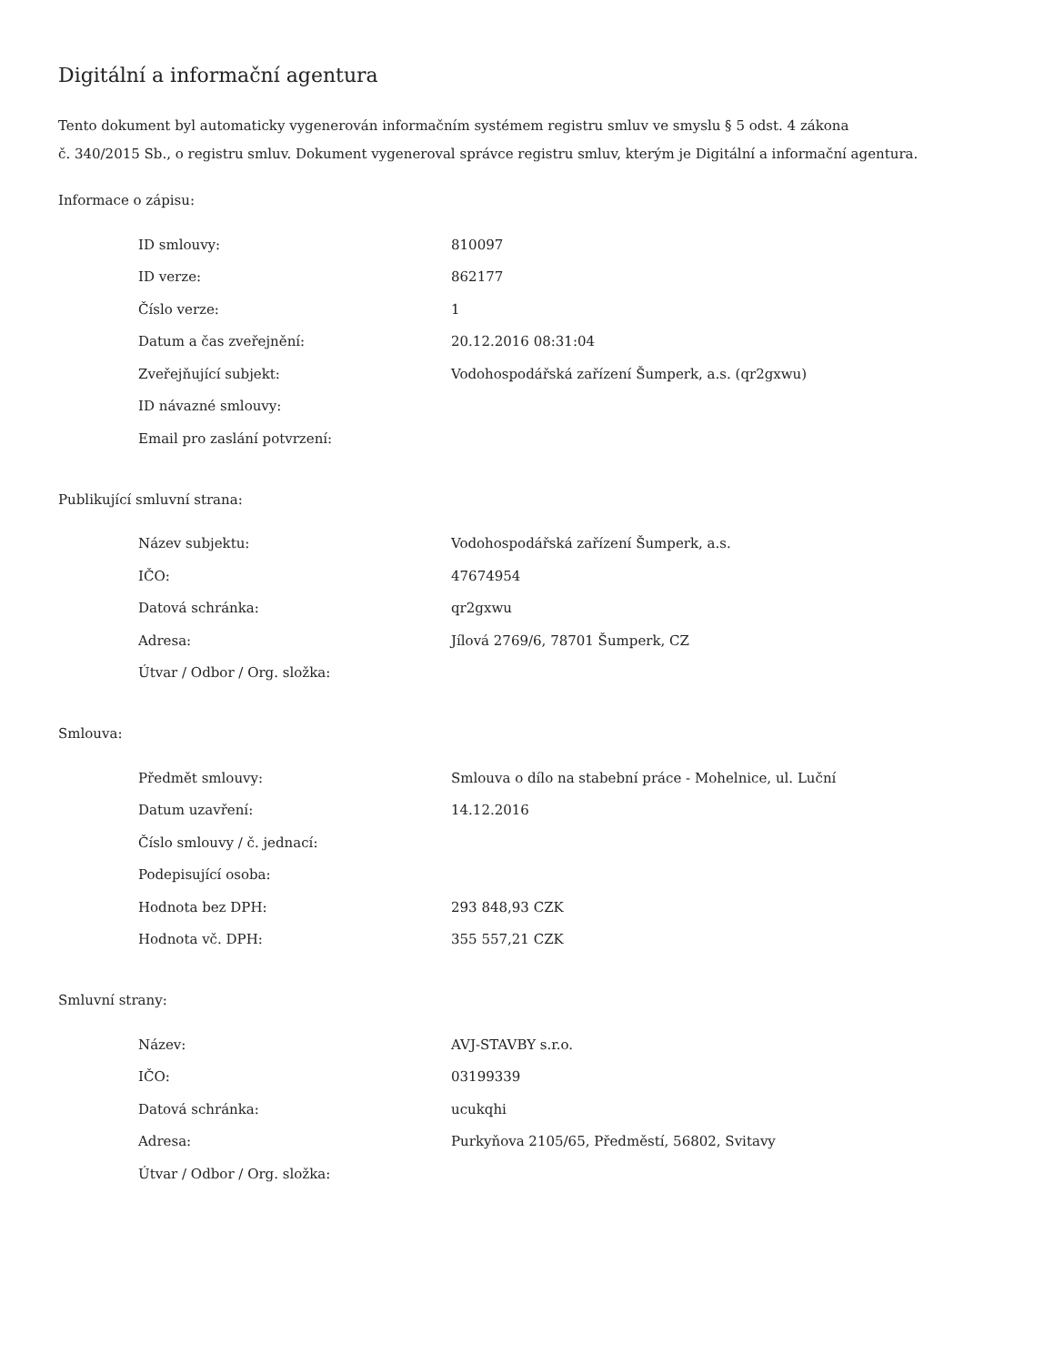Digitální a informační agentura
Tento dokument byl automaticky vygenerován informačním systémem registru smluv ve smyslu § 5 odst. 4 zákona
č. 340/2015 Sb., o registru smluv. Dokument vygeneroval správce registru smluv, kterým je Digitální a informační agentura.
Informace o zápisu:
| ID smlouvy: | 810097 |
| ID verze: | 862177 |
| Číslo verze: | 1 |
| Datum a čas zveřejnění: | 20.12.2016 08:31:04 |
| Zveřejňující subjekt: | Vodohospodářská zařízení Šumperk, a.s. (qr2gxwu) |
| ID návazné smlouvy: | |
| Email pro zaslání potvrzení: | |
Publikující smluvní strana:
| Název subjektu: | Vodohospodářská zařízení Šumperk, a.s. |
| IČO: | 47674954 |
| Datová schránka: | qr2gxwu |
| Adresa: | Jílová 2769/6, 78701 Šumperk, CZ |
| Útvar / Odbor / Org. složka: | |
Smlouva:
| Předmět smlouvy: | Smlouva o dílo na stabební práce - Mohelnice, ul. Luční |
| Datum uzavření: | 14.12.2016 |
| Číslo smlouvy / č. jednací: | |
| Podepisující osoba: | |
| Hodnota bez DPH: | 293 848,93 CZK |
| Hodnota vč. DPH: | 355 557,21 CZK |
Smluvní strany:
| Název: | AVJ-STAVBY s.r.o. |
| IČO: | 03199339 |
| Datová schránka: | ucukqhi |
| Adresa: | Purkyňova 2105/65, Předměstí, 56802, Svitavy |
| Útvar / Odbor / Org. složka: | |